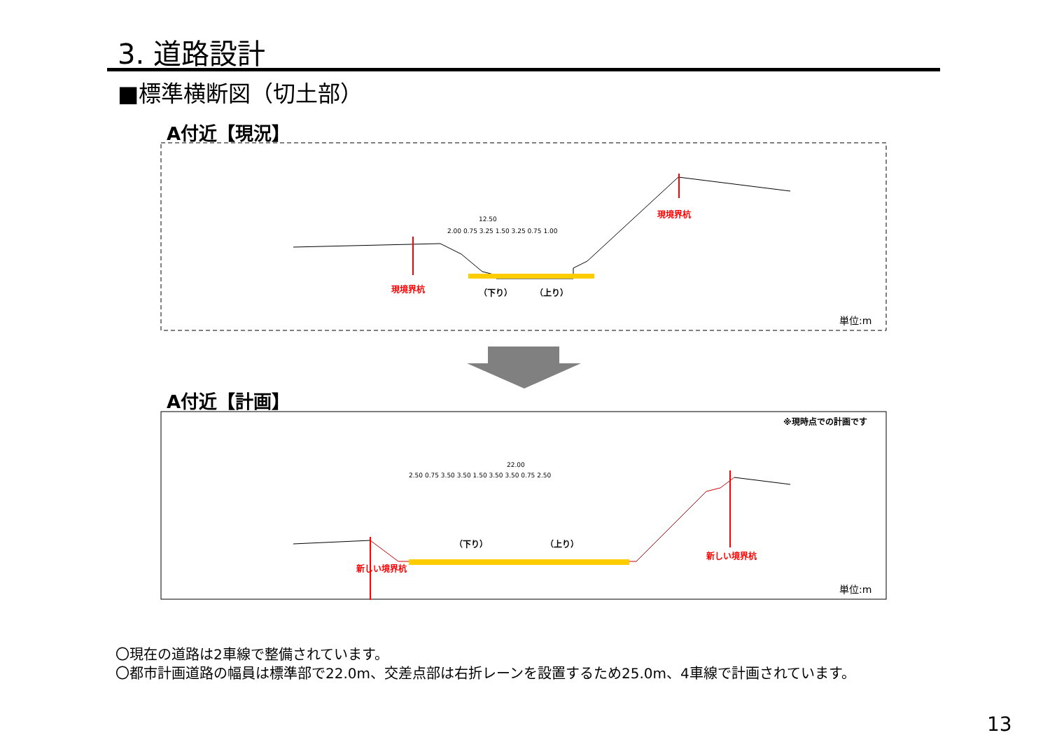3. 道路設計
■標準横断図（切土部）
A付近【現況】
現境界杭
現境界杭
12.50
2.00 0.75 3.25 1.50 3.25 0.75 1.00
（下り）
（上り）
単位:m
A付近【計画】
新しい境界杭
新しい境界杭
※現時点での計画です
22.00
2.50 0.75 3.50 3.50 1.50 3.50 3.50 0.75 2.50
（下り）
（上り）
単位:m
〇現在の道路は2車線で整備されています。
〇都市計画道路の幅員は標準部で22.0m、交差点部は右折レーンを設置するため25.0m、4車線で計画されています。
13